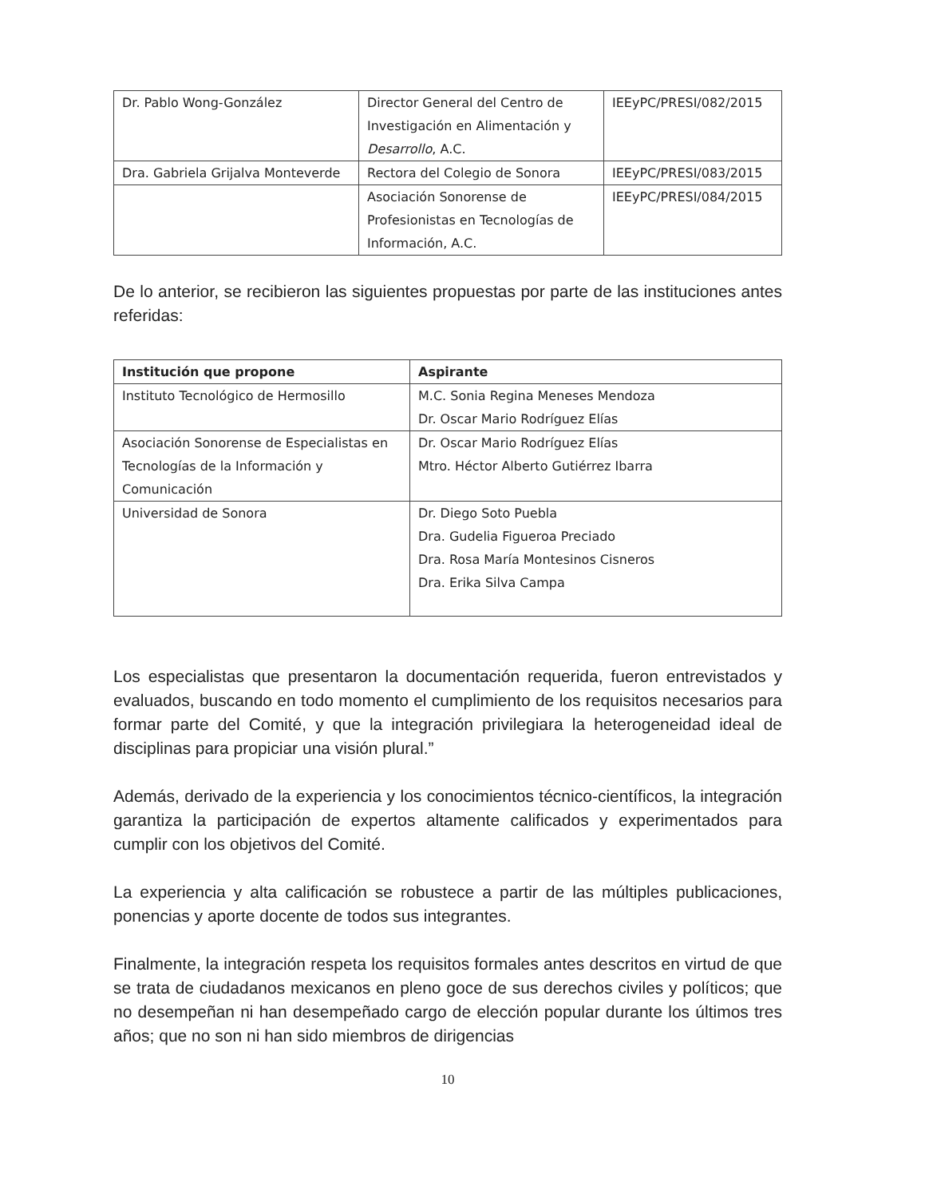| Dr. Pablo Wong-González | Director General del Centro de Investigación en Alimentación y Desarrollo , A.C. | IEEyPC/PRESI/082/2015 |
| Dra. Gabriela Grijalva Monteverde | Rectora del Colegio de Sonora | IEEyPC/PRESI/083/2015 |
| | Asociación Sonorense de Profesionistas en Tecnologías de Información, A.C. | IEEyPC/PRESI/084/2015 |
De lo anterior, se recibieron las siguientes propuestas por parte de las instituciones antes referidas:
| Institución que propone | Aspirante |
| --- | --- |
| Instituto Tecnológico de Hermosillo | M.C. Sonia Regina Meneses Mendoza Dr. Oscar Mario Rodríguez Elías |
| Asociación Sonorense de Especialistas en Tecnologías de la Información y Comunicación | Dr. Oscar Mario Rodríguez Elías Mtro. Héctor Alberto Gutiérrez Ibarra |
| Universidad de Sonora | Dr. Diego Soto Puebla Dra. Gudelia Figueroa Preciado Dra. Rosa María Montesinos Cisneros Dra. Erika Silva Campa |
Los especialistas que presentaron la documentación requerida, fueron entrevistados y evaluados, buscando en todo momento el cumplimiento de los requisitos necesarios para formar parte del Comité, y que la integración privilegiara la heterogeneidad ideal de disciplinas para propiciar una visión plural.”
Además, derivado de la experiencia y los conocimientos técnico-científicos, la integración garantiza la participación de expertos altamente calificados y experimentados para cumplir con los objetivos del Comité.
La experiencia y alta calificación se robustece a partir de las múltiples publicaciones, ponencias y aporte docente de todos sus integrantes.
Finalmente, la integración respeta los requisitos formales antes descritos en virtud de que se trata de ciudadanos mexicanos en pleno goce de sus derechos civiles y políticos; que no desempeñan ni han desempeñado cargo de elección popular durante los últimos tres años; que no son ni han sido miembros de dirigencias
10